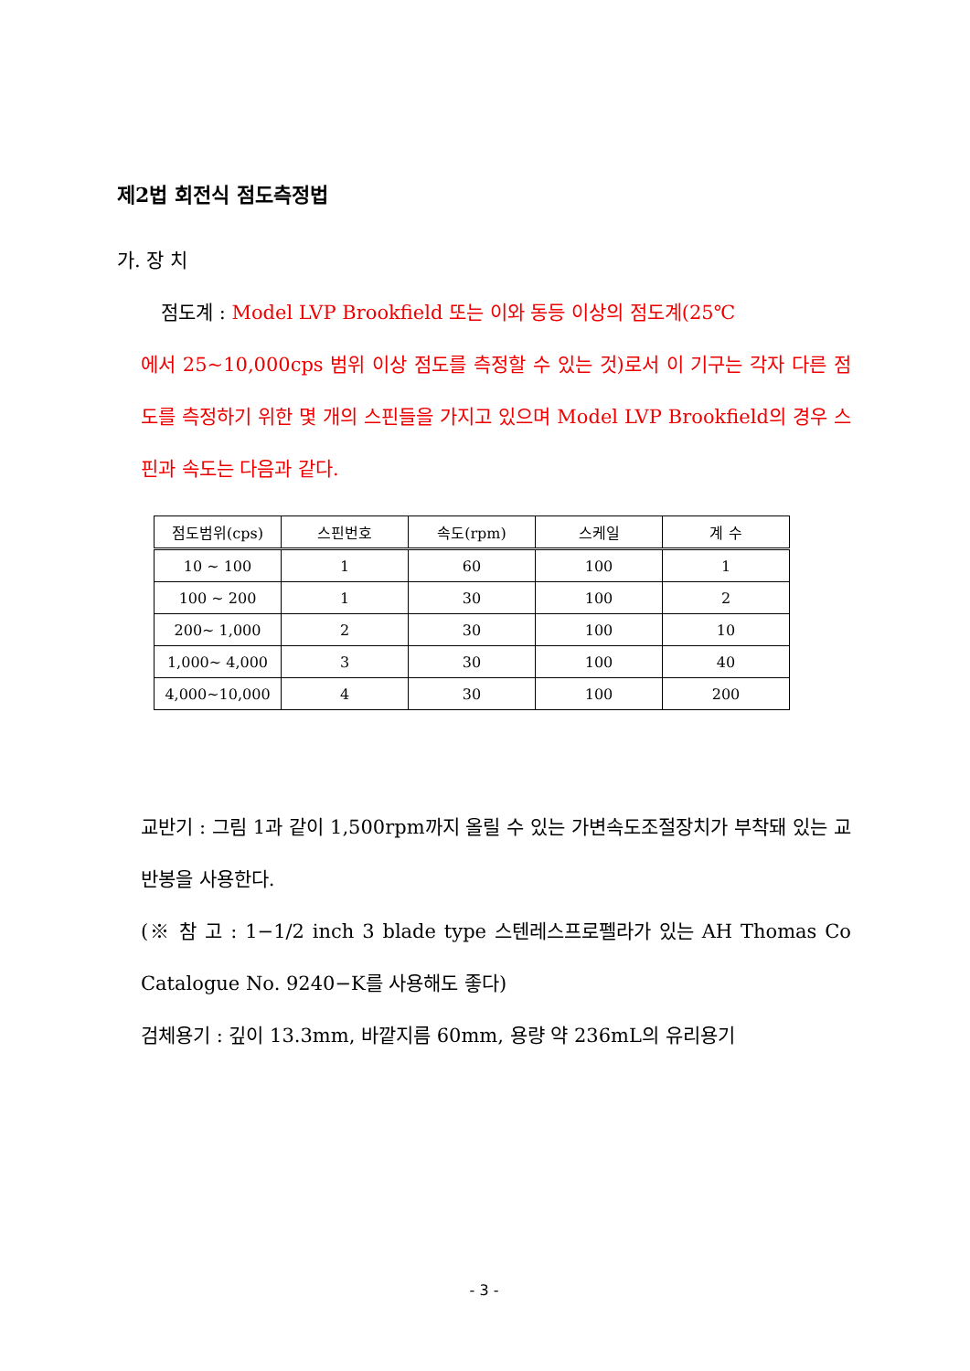제2법 회전식 점도측정법
가. 장 치
점도계 : Model LVP Brookfield 또는 이와 동등 이상의 점도계(25℃
에서 25~10,000cps 범위 이상 점도를 측정할 수 있는 것)로서 이 기구는 각자 다른 점도를 측정하기 위한 몇 개의 스핀들을 가지고 있으며 Model LVP Brookfield의 경우 스핀과 속도는 다음과 같다.
| 점도범위(cps) | 스핀번호 | 속도(rpm) | 스케일 | 계 수 |
| --- | --- | --- | --- | --- |
| 10 ~ 100 | 1 | 60 | 100 | 1 |
| 100 ~ 200 | 1 | 30 | 100 | 2 |
| 200~ 1,000 | 2 | 30 | 100 | 10 |
| 1,000~ 4,000 | 3 | 30 | 100 | 40 |
| 4,000~10,000 | 4 | 30 | 100 | 200 |
교반기 : 그림 1과 같이 1,500rpm까지 올릴 수 있는 가변속도조절장치가 부착돼 있는 교반봉을 사용한다.
(※ 참 고 : 1−1/2 inch 3 blade type 스텐레스프로펠라가 있는 AH Thomas Co Catalogue No. 9240−K를 사용해도 좋다)
검체용기 : 깊이 13.3mm, 바깥지름 60mm, 용량 약 236mL의 유리용기
- 3 -